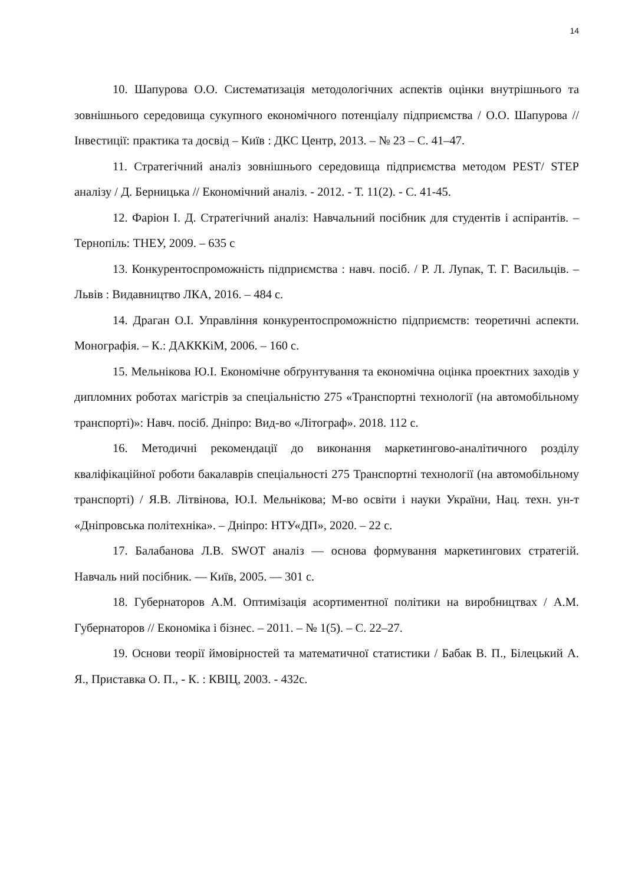14
10. Шапурова О.О. Систематизація методологічних аспектів оцінки внутрішнього та зовнішнього середовища сукупного економічного потенціалу підприємства / О.О. Шапурова // Інвестиції: практика та досвід – Київ : ДКС Центр, 2013. – № 23 – С. 41–47.
11. Стратегічний аналіз зовнішнього середовища підприємства методом PEST/ STEP аналізу / Д. Берницька // Економічний аналіз. - 2012. - Т. 11(2). - С. 41-45.
12. Фаріон І. Д. Стратегічний аналіз: Навчальний посібник для студентів і аспірантів. – Тернопіль: ТНЕУ, 2009. – 635 с
13. Конкурентоспроможність підприємства : навч. посіб. / Р. Л. Лупак, Т. Г. Васильців. – Львів : Видавництво ЛКА, 2016. – 484 с.
14. Драган О.І. Управління конкурентоспроможністю підприємств: теоретичні аспекти. Монографія. – К.: ДАКККіМ, 2006. – 160 с.
15. Мельнікова Ю.І. Економічне обґрунтування та економічна оцінка проектних заходів у дипломних роботах магістрів за спеціальністю 275 «Транспортні технології (на автомобільному транспорті)»: Навч. посіб. Дніпро: Вид-во «Літограф». 2018. 112 с.
16. Методичні рекомендації до виконання маркетингово-аналітичного розділу кваліфікаційної роботи бакалаврів спеціальності 275 Транспортні технології (на автомобільному транспорті) / Я.В. Літвінова, Ю.І. Мельнікова; М-во освіти і науки України, Нац. техн. ун-т «Дніпровська політехніка». – Дніпро: НТУ«ДП», 2020. – 22 с.
17. Балабанова Л.В. SWOT аналіз — основа формування маркетингових стратегій. Навчаль ний посібник. — Київ, 2005. — 301 с.
18. Губернаторов А.М. Оптимізація асортиментної політики на виробництвах / А.М. Губернаторов // Економіка і бізнес. – 2011. – № 1(5). – С. 22–27.
19. Основи теорії ймовірностей та математичної статистики / Бабак В. П., Білецький А. Я., Приставка О. П., - К. : КВІЦ, 2003. - 432с.